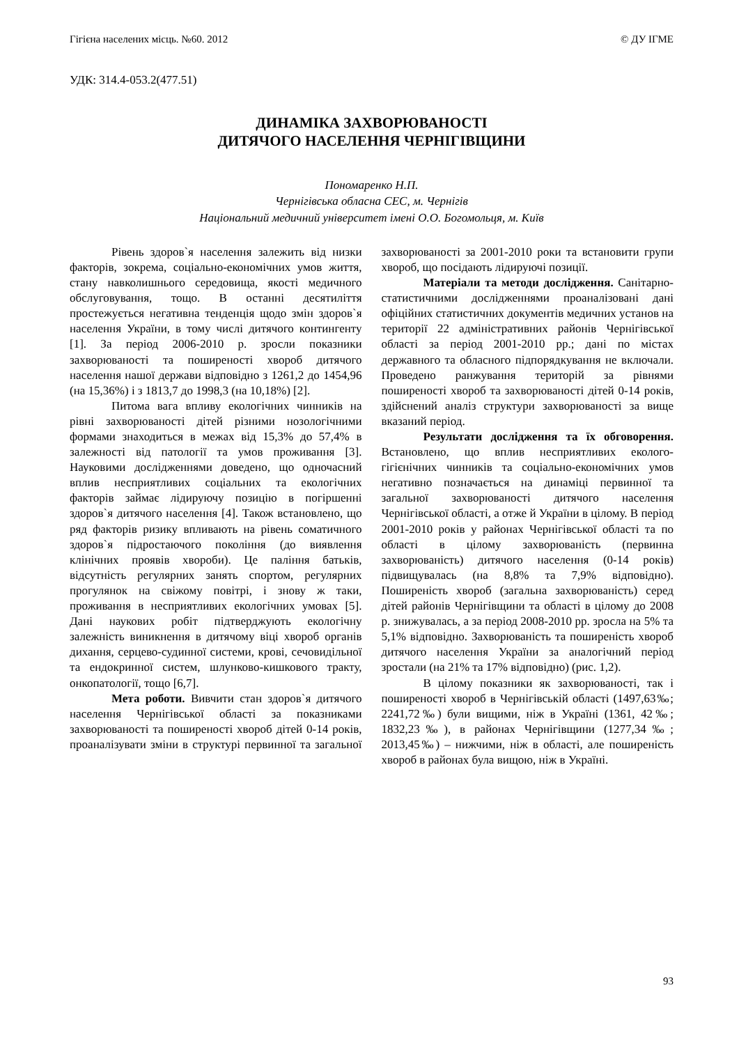Гігієна населених місць. №60. 2012 © ДУ ІГМЕ
УДК: 314.4-053.2(477.51)
ДИНАМІКА ЗАХВОРЮВАНОСТІ
ДИТЯЧОГО НАСЕЛЕННЯ ЧЕРНІГІВЩИНИ
Пономаренко Н.П.
Чернігівська обласна СЕС, м. Чернігів
Національний медичний університет імені О.О. Богомольця, м. Київ
Рівень здоров`я населення залежить від низки факторів, зокрема, соціально-економічних умов життя, стану навколишнього середовища, якості медичного обслуговування, тощо. В останні десятиліття простежується негативна тенденція щодо змін здоров`я населення України, в тому числі дитячого контингенту [1]. За період 2006-2010 р. зросли показники захворюваності та поширеності хвороб дитячого населення нашої держави відповідно з 1261,2 до 1454,96 (на 15,36%) і з 1813,7 до 1998,3 (на 10,18%) [2].
Питома вага впливу екологічних чинників на рівні захворюваності дітей різними нозологічними формами знаходиться в межах від 15,3% до 57,4% в залежності від патології та умов проживання [3]. Науковими дослідженнями доведено, що одночасний вплив несприятливих соціальних та екологічних факторів займає лідируючу позицію в погіршенні здоров`я дитячого населення [4]. Також встановлено, що ряд факторів ризику впливають на рівень соматичного здоров`я підростаючого покоління (до виявлення клінічних проявів хвороби). Це паління батьків, відсутність регулярних занять спортом, регулярних прогулянок на свіжому повітрі, і знову ж таки, проживання в несприятливих екологічних умовах [5]. Дані наукових робіт підтверджують екологічну залежність виникнення в дитячому віці хвороб органів дихання, серцево-судинної системи, крові, сечовидільної та ендокринної систем, шлунково-кишкового тракту, онкопатології, тощо [6,7].
Мета роботи. Вивчити стан здоров`я дитячого населення Чернігівської області за показниками захворюваності та поширеності хвороб дітей 0-14 років, проаналізувати зміни в структурі первинної та загальної захворюваності за 2001-2010 роки та встановити групи хвороб, що посідають лідируючі позиції.
Матеріали та методи дослідження. Санітарно-статистичними дослідженнями проаналізовані дані офіційних статистичних документів медичних установ на території 22 адміністративних районів Чернігівської області за період 2001-2010 рр.; дані по містах державного та обласного підпорядкування не включали. Проведено ранжування територій за рівнями поширеності хвороб та захворюваності дітей 0-14 років, здійснений аналіз структури захворюваності за вище вказаний період.
Результати дослідження та їх обговорення. Встановлено, що вплив несприятливих еколого-гігієнічних чинників та соціально-економічних умов негативно позначається на динаміці первинної та загальної захворюваності дитячого населення Чернігівської області, а отже й України в цілому. В період 2001-2010 років у районах Чернігівської області та по області в цілому захворюваність (первинна захворюваність) дитячого населення (0-14 років) підвищувалась (на 8,8% та 7,9% відповідно). Поширеність хвороб (загальна захворюваність) серед дітей районів Чернігівщини та області в цілому до 2008 р. знижувалась, а за період 2008-2010 рр. зросла на 5% та 5,1% відповідно. Захворюваність та поширеність хвороб дитячого населення України за аналогічний період зростали (на 21% та 17% відповідно) (рис. 1,2).
В цілому показники як захворюваності, так і поширеності хвороб в Чернігівській області (1497,63‰; 2241,72‰) були вищими, ніж в Україні (1361, 42‰; 1832,23‰), в районах Чернігівщини (1277,34‰; 2013,45‰) – нижчими, ніж в області, але поширеність хвороб в районах була вищою, ніж в Україні.
93